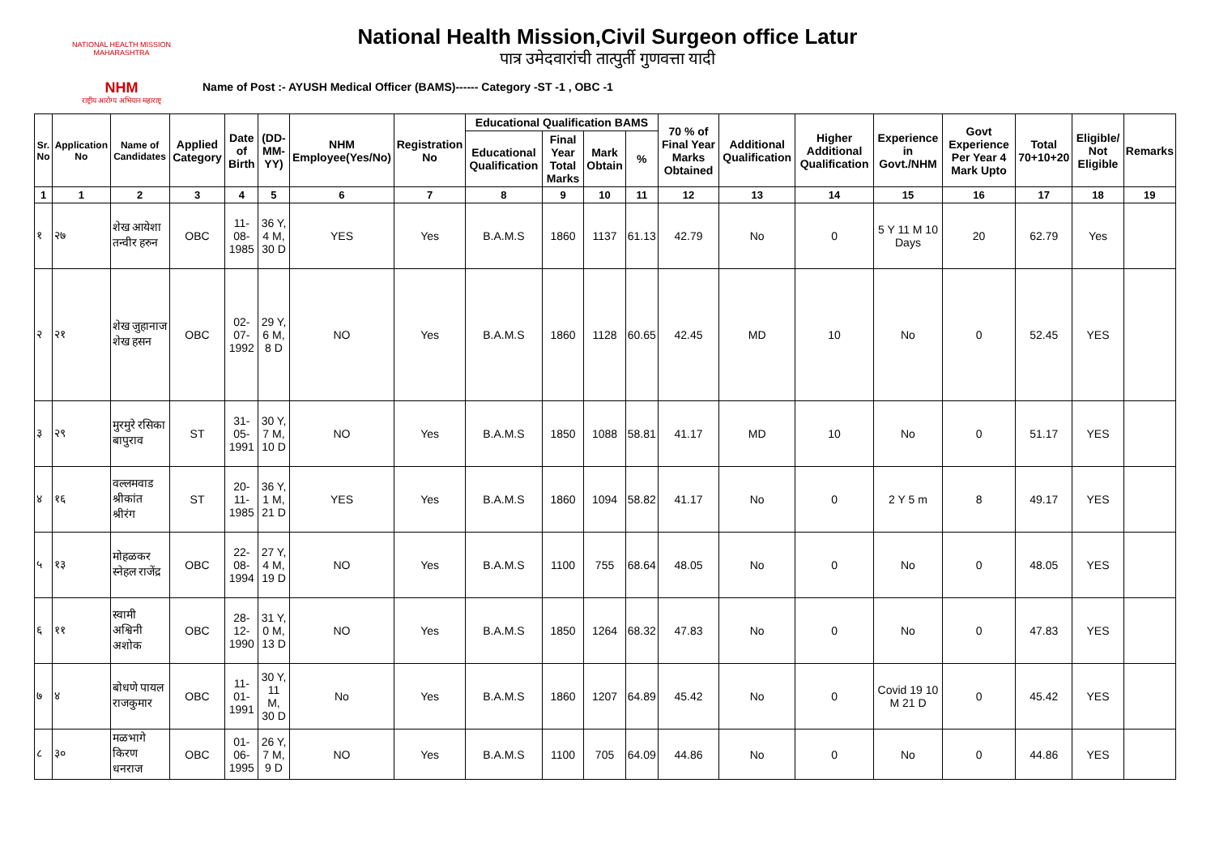NATIONAL HEALTH MISSION MAHARASHTRA
NHM
राष्ट्रीय आरोग्य अभियान महाराष्ट्र
National Health Mission,Civil Surgeon office Latur
पात्र उमेदवारांची तात्पुर्ती गुणवत्ता यादी
Name of Post :- AYUSH Medical Officer (BAMS)------ Category -ST -1 , OBC -1
| Sr. No | Application No | Name of Candidates | Applied Category | Date of Birth | (DD-MM-YY) | NHM Employee(Yes/No) | Registration No | Educational Qualification BAMS | | | | 70 % of Final Year Marks Obtained | Additional Qualification | Higher Additional Qualification | Experience in Govt./NHM | Govt Experience Per Year 4 Mark Upto | Total 70+10+20 | Eligible/ Not Eligible | Remarks |
| --- | --- | --- | --- | --- | --- | --- | --- | --- | --- | --- | --- | --- | --- | --- | --- | --- | --- | --- | --- |
| | | | | | | | | Educational Qualification | Final Year Total Marks | Mark Obtain | % | | | | | | | | |
| 1 | 1 | 2 | 3 | 4 | 5 | 6 | 7 | 8 | 9 | 10 | 11 | 12 | 13 | 14 | 15 | 16 | 17 | 18 | 19 |
| १ | २७ | शेख आयेशा तन्वीर हरुन | OBC | 11-08-1985 | 36 Y, 4 M, 30 D | YES | Yes | B.A.M.S | 1860 | 1137 | 61.13 | 42.79 | No | 0 | 5 Y 11 M 10 Days | 20 | 62.79 | Yes | |
| २ | २१ | शेख जुहानाज शेख हसन | OBC | 02-07-1992 | 29 Y, 6 M, 8 D | NO | Yes | B.A.M.S | 1860 | 1128 | 60.65 | 42.45 | MD | 10 | No | 0 | 52.45 | YES | |
| ३ | २९ | मुरमुरे रसिका बापुराव | ST | 31-05-1991 | 30 Y, 7 M, 10 D | NO | Yes | B.A.M.S | 1850 | 1088 | 58.81 | 41.17 | MD | 10 | No | 0 | 51.17 | YES | |
| ४ | १६ | वल्लमवाड श्रीकांत श्रीरंग | ST | 20-11-1985 | 36 Y, 1 M, 21 D | YES | Yes | B.A.M.S | 1860 | 1094 | 58.82 | 41.17 | No | 0 | 2 Y 5 m | 8 | 49.17 | YES | |
| ५ | १३ | मोहळकर स्नेहल राजेंद्र | OBC | 22-08-1994 | 27 Y, 4 M, 19 D | NO | Yes | B.A.M.S | 1100 | 755 | 68.64 | 48.05 | No | 0 | No | 0 | 48.05 | YES | |
| ६ | ११ | स्वामी अश्विनी अशोक | OBC | 28-12-1990 | 31 Y, 0 M, 13 D | NO | Yes | B.A.M.S | 1850 | 1264 | 68.32 | 47.83 | No | 0 | No | 0 | 47.83 | YES | |
| ७ | ४ | बोधणे पायल राजकुमार | OBC | 11-01-1991 | 30 Y, 11 M, 30 D | No | Yes | B.A.M.S | 1860 | 1207 | 64.89 | 45.42 | No | 0 | Covid 19 10 M 21 D | 0 | 45.42 | YES | |
| ८ | ३० | मळभागे किरण धनराज | OBC | 01-06-1995 | 26 Y, 7 M, 9 D | NO | Yes | B.A.M.S | 1100 | 705 | 64.09 | 44.86 | No | 0 | No | 0 | 44.86 | YES | |